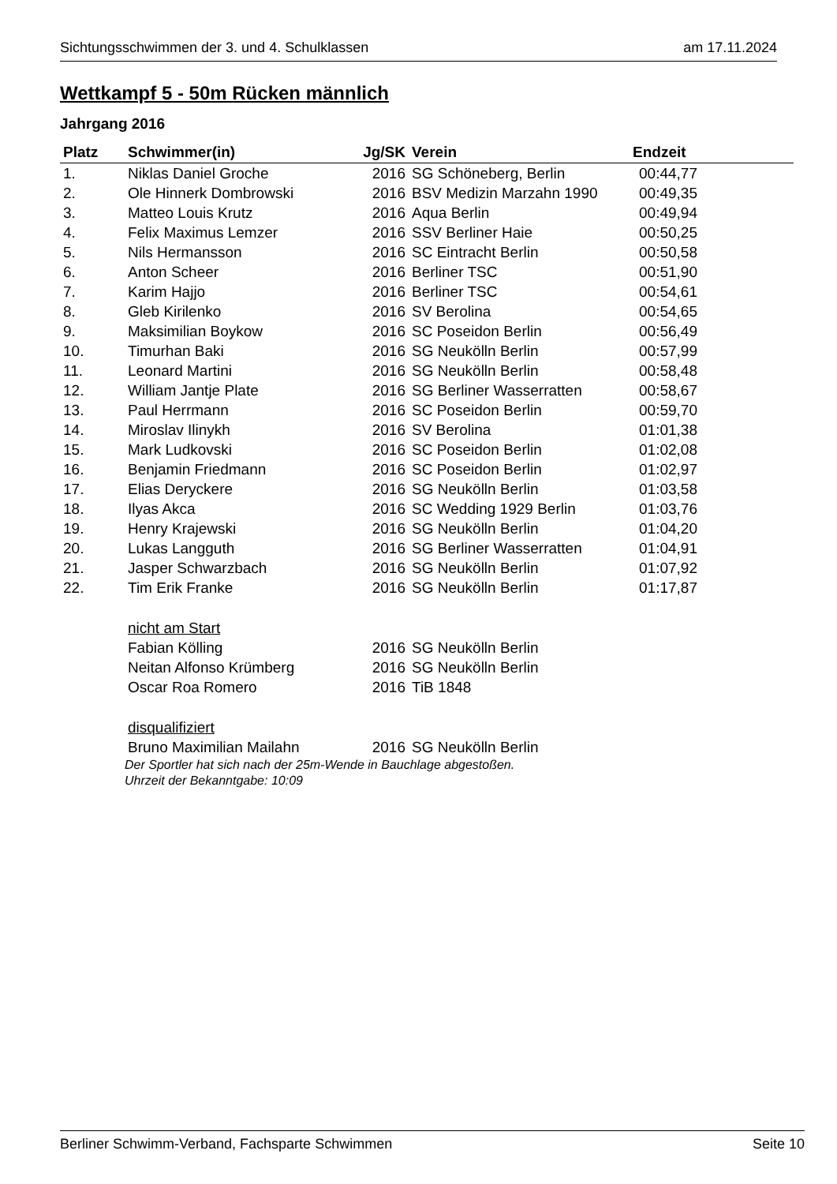Sichtungsschwimmen der 3. und 4. Schulklassen am 17.11.2024
Wettkampf 5 - 50m Rücken männlich
Jahrgang 2016
| Platz | Schwimmer(in) | Jg/SK | Verein | Endzeit | |
| --- | --- | --- | --- | --- | --- |
| 1. | Niklas Daniel Groche | 2016 | SG Schöneberg, Berlin | 00:44,77 | |
| 2. | Ole Hinnerk Dombrowski | 2016 | BSV Medizin Marzahn 1990 | 00:49,35 | |
| 3. | Matteo Louis Krutz | 2016 | Aqua Berlin | 00:49,94 | |
| 4. | Felix Maximus Lemzer | 2016 | SSV Berliner Haie | 00:50,25 | |
| 5. | Nils Hermansson | 2016 | SC Eintracht Berlin | 00:50,58 | |
| 6. | Anton Scheer | 2016 | Berliner TSC | 00:51,90 | |
| 7. | Karim Hajjo | 2016 | Berliner TSC | 00:54,61 | |
| 8. | Gleb Kirilenko | 2016 | SV Berolina | 00:54,65 | |
| 9. | Maksimilian Boykow | 2016 | SC Poseidon Berlin | 00:56,49 | |
| 10. | Timurhan Baki | 2016 | SG Neukölln Berlin | 00:57,99 | |
| 11. | Leonard Martini | 2016 | SG Neukölln Berlin | 00:58,48 | |
| 12. | William Jantje Plate | 2016 | SG Berliner Wasserratten | 00:58,67 | |
| 13. | Paul Herrmann | 2016 | SC Poseidon Berlin | 00:59,70 | |
| 14. | Miroslav Ilinykh | 2016 | SV Berolina | 01:01,38 | |
| 15. | Mark Ludkovski | 2016 | SC Poseidon Berlin | 01:02,08 | |
| 16. | Benjamin Friedmann | 2016 | SC Poseidon Berlin | 01:02,97 | |
| 17. | Elias Deryckere | 2016 | SG Neukölln Berlin | 01:03,58 | |
| 18. | Ilyas Akca | 2016 | SC Wedding 1929 Berlin | 01:03,76 | |
| 19. | Henry Krajewski | 2016 | SG Neukölln Berlin | 01:04,20 | |
| 20. | Lukas Langguth | 2016 | SG Berliner Wasserratten | 01:04,91 | |
| 21. | Jasper Schwarzbach | 2016 | SG Neukölln Berlin | 01:07,92 | |
| 22. | Tim Erik Franke | 2016 | SG Neukölln Berlin | 01:17,87 | |
| | nicht am Start | | | | |
| | Fabian Kölling | 2016 | SG Neukölln Berlin | | |
| | Neitan Alfonso Krümberg | 2016 | SG Neukölln Berlin | | |
| | Oscar Roa Romero | 2016 | TiB 1848 | | |
| | disqualifiziert | | | | |
| | Bruno Maximilian Mailahn | 2016 | SG Neukölln Berlin | | |
Der Sportler hat sich nach der 25m-Wende in Bauchlage abgestoßen.
Uhrzeit der Bekanntgabe: 10:09
Berliner Schwimm-Verband, Fachsparte Schwimmen Seite 10